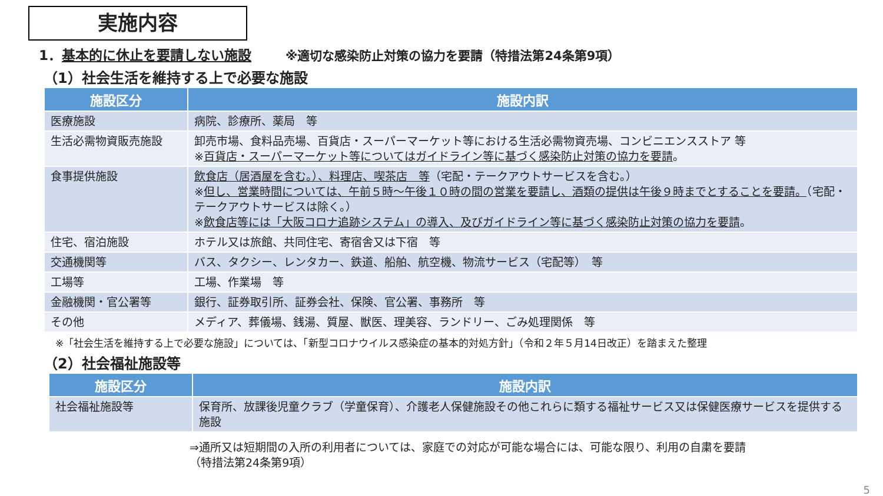実施内容
1．基本的に休止を要請しない施設 ※適切な感染防止対策の協力を要請（特措法第24条第9項）
（1）社会生活を維持する上で必要な施設
| 施設区分 | 施設内訳 |
| --- | --- |
| 医療施設 | 病院、診療所、薬局 等 |
| 生活必需物資販売施設 | 卸売市場、食料品売場、百貨店・スーパーマーケット等における生活必需物資売場、コンビニエンスストア 等 ※ 百貨店・スーパーマーケット等についてはガイドライン等に基づく感染防止対策の協力を要請 。 |
| 食事提供施設 | 飲食店（居酒屋を含む。）、料理店、喫茶店 等 （宅配・テークアウトサービスを含む。） ※ 但し、営業時間については、午前５時～午後１０時の間の営業を要請し、酒類の提供は午後９時までとすることを要請。 （宅配・テークアウトサービスは除く。） ※ 飲食店等には「大阪コロナ追跡システム」の導入、及びガイドライン等に基づく感染防止対策の協力を要請 。 |
| 住宅、宿泊施設 | ホテル又は旅館、共同住宅、寄宿舎又は下宿 等 |
| 交通機関等 | バス、タクシー、レンタカー、鉄道、船舶、航空機、物流サービス（宅配等） 等 |
| 工場等 | 工場、作業場 等 |
| 金融機関・官公署等 | 銀行、証券取引所、証券会社、保険、官公署、事務所 等 |
| その他 | メディア、葬儀場、銭湯、質屋、獣医、理美容、ランドリー、ごみ処理関係 等 |
※「社会生活を維持する上で必要な施設」については、「新型コロナウイルス感染症の基本的対処方針」（令和２年５月14日改正）を踏まえた整理
（2）社会福祉施設等
| 施設区分 | 施設内訳 |
| --- | --- |
| 社会福祉施設等 | 保育所、放課後児童クラブ（学童保育）、介護老人保健施設その他これらに類する福祉サービス又は保健医療サービスを提供する施設 |
⇒通所又は短期間の入所の利用者については、家庭での対応が可能な場合には、可能な限り、利用の自粛を要請
（特措法第24条第9項）
5